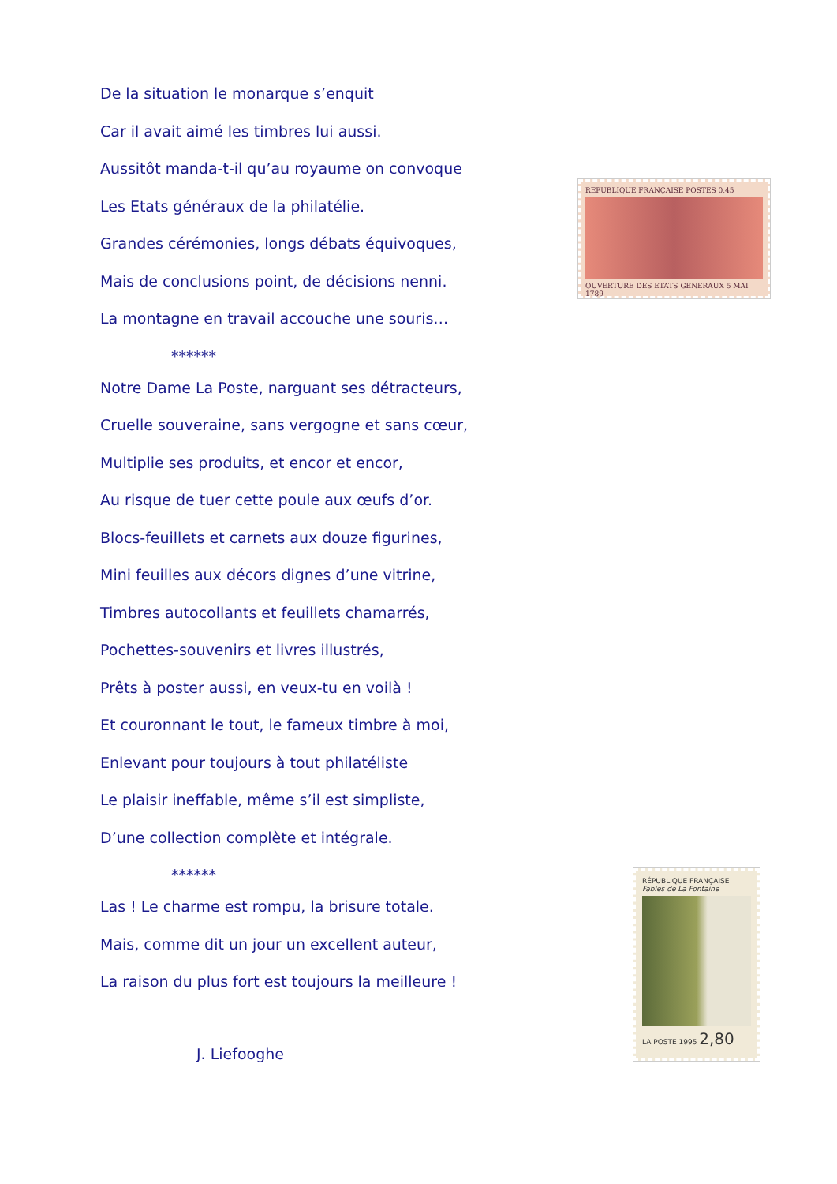De la situation le monarque s’enquit
Car il avait aimé les timbres lui aussi.
Aussitôt manda-t-il qu’au royaume on convoque
Les Etats généraux de la philatélie.
Grandes cérémonies, longs débats équivoques,
Mais de conclusions point, de décisions nenni.
La montagne en travail accouche une souris…
******
Notre Dame La Poste, narguant ses détracteurs,
Cruelle souveraine, sans vergogne et sans cœur,
Multiplie ses produits, et encor et encor,
Au risque de tuer cette poule aux œufs d’or.
Blocs-feuillets et carnets aux douze figurines,
Mini feuilles aux décors dignes d’une vitrine,
Timbres autocollants et feuillets chamarrés,
Pochettes-souvenirs et livres illustrés,
Prêts à poster aussi, en veux-tu en voilà !
Et couronnant le tout, le fameux timbre à moi,
Enlevant pour toujours à tout philatéliste
Le plaisir ineffable, même s’il est simpliste,
D’une collection complète et intégrale.
******
Las ! Le charme est rompu, la brisure totale.
Mais, comme dit un jour un excellent auteur,
La raison du plus fort est toujours la meilleure !
J. Liefooghe
REPUBLIQUE FRANÇAISE POSTES 0,45
OUVERTURE DES ETATS GENERAUX 5 MAI 1789
RÉPUBLIQUE FRANÇAISE
Fables de La Fontaine
LA POSTE 1995 2,80